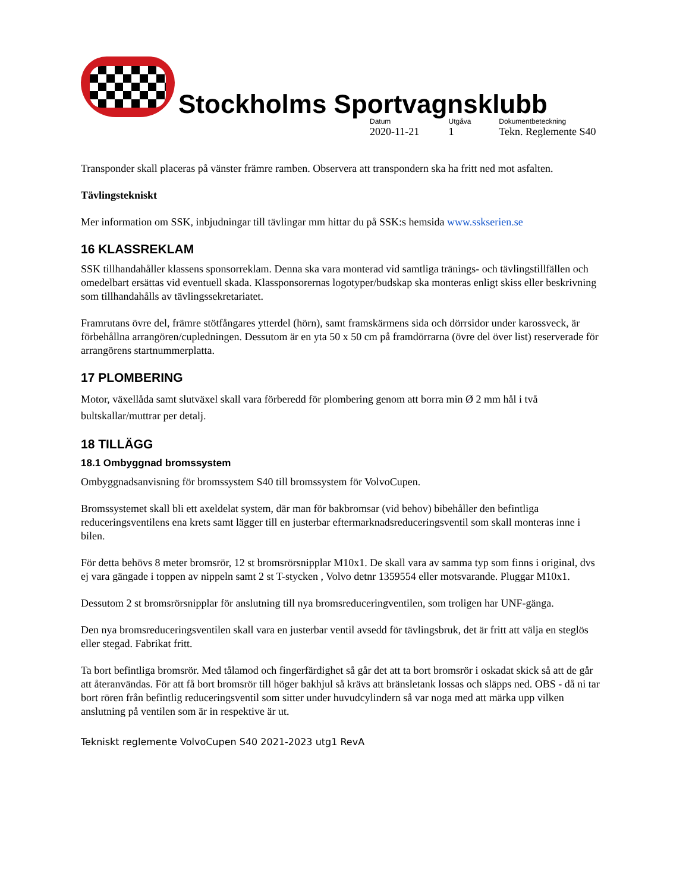Stockholms Sportvagnsklubb
Datum
2020-11-21
Utgåva
1
Dokumentbeteckning
Tekn. Reglemente S40
Transponder skall placeras på vänster främre ramben. Observera att transpondern ska ha fritt ned mot asfalten.
Tävlingstekniskt
Mer information om SSK, inbjudningar till tävlingar mm hittar du på SSK:s hemsida www.sskserien.se
16 KLASSREKLAM
SSK tillhandahåller klassens sponsorreklam. Denna ska vara monterad vid samtliga tränings- och tävlingstillfällen och omedelbart ersättas vid eventuell skada. Klassponsorernas logotyper/budskap ska monteras enligt skiss eller beskrivning som tillhandahålls av tävlingssekretariatet.
Framrutans övre del, främre stötfångares ytterdel (hörn), samt framskärmens sida och dörrsidor under karossveck, är förbehållna arrangören/cupledningen. Dessutom är en yta 50 x 50 cm på framdörrarna (övre del över list) reserverade för arrangörens startnummerplatta.
17 PLOMBERING
Motor, växellåda samt slutväxel skall vara förberedd för plombering genom att borra min Ø 2 mm hål i två bultskallar/muttrar per detalj.
18 TILLÄGG
18.1 Ombyggnad bromssystem
Ombyggnadsanvisning för bromssystem S40 till bromssystem för VolvoCupen.
Bromssystemet skall bli ett axeldelat system, där man för bakbromsar (vid behov) bibehåller den befintliga reduceringsventilens ena krets samt lägger till en justerbar eftermarknadsreduceringsventil som skall monteras inne i bilen.
För detta behövs 8 meter bromsrör, 12 st bromsrörsnipplar M10x1. De skall vara av samma typ som finns i original, dvs ej vara gängade i toppen av nippeln samt 2 st T-stycken , Volvo detnr 1359554 eller motsvarande. Pluggar M10x1.
Dessutom 2 st bromsrörsnipplar för anslutning till nya bromsreduceringventilen, som troligen har UNF-gänga.
Den nya bromsreduceringsventilen skall vara en justerbar ventil avsedd för tävlingsbruk, det är fritt att välja en steglös eller stegad. Fabrikat fritt.
Ta bort befintliga bromsrör. Med tålamod och fingerfärdighet så går det att ta bort bromsrör i oskadat skick så att de går att återanvändas. För att få bort bromsrör till höger bakhjul så krävs att bränsletank lossas och släpps ned. OBS - då ni tar bort rören från befintlig reduceringsventil som sitter under huvudcylindern så var noga med att märka upp vilken anslutning på ventilen som är in respektive är ut.
Tekniskt reglemente VolvoCupen S40 2021-2023 utg1 RevA